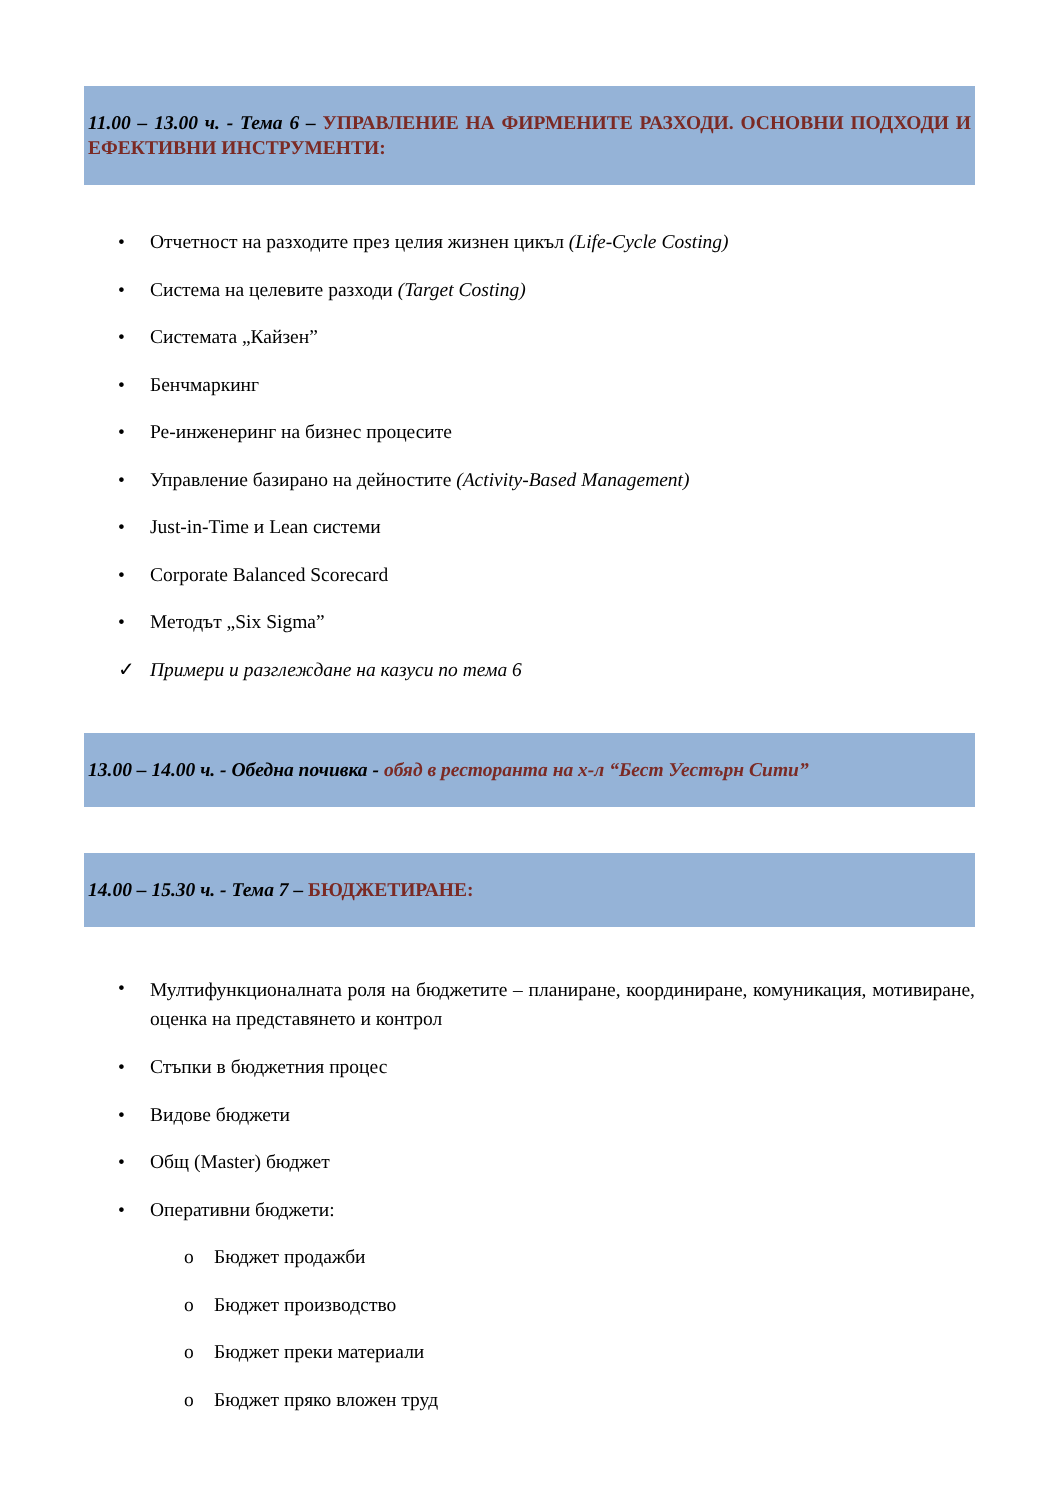11.00 – 13.00 ч. - Тема 6 – УПРАВЛЕНИЕ НА ФИРМЕНИТЕ РАЗХОДИ. ОСНОВНИ ПОДХОДИ И ЕФЕКТИВНИ ИНСТРУМЕНТИ:
• Отчетност на разходите през целия жизнен цикъл (Life-Cycle Costing)
• Система на целевите разходи (Target Costing)
• Системата „Кайзен”
• Бенчмаркинг
• Ре-инженеринг на бизнес процесите
• Управление базирано на дейностите (Activity-Based Management)
• Just-in-Time и Lean системи
• Corporate Balanced Scorecard
• Методът „Six Sigma”
✓ Примери и разглеждане на казуси по тема 6
13.00 – 14.00 ч. - Обедна почивка - обяд в ресторанта на х-л “Бест Уестърн Сити”
14.00 – 15.30 ч. - Тема 7 – БЮДЖЕТИРАНЕ:
• Мултифункционалната роля на бюджетите – планиране, координиране, комуникация, мотивиране, оценка на представянето и контрол
• Стъпки в бюджетния процес
• Видове бюджети
• Общ (Master) бюджет
• Оперативни бюджети:
o Бюджет продажби
o Бюджет производство
o Бюджет преки материали
o Бюджет пряко вложен труд